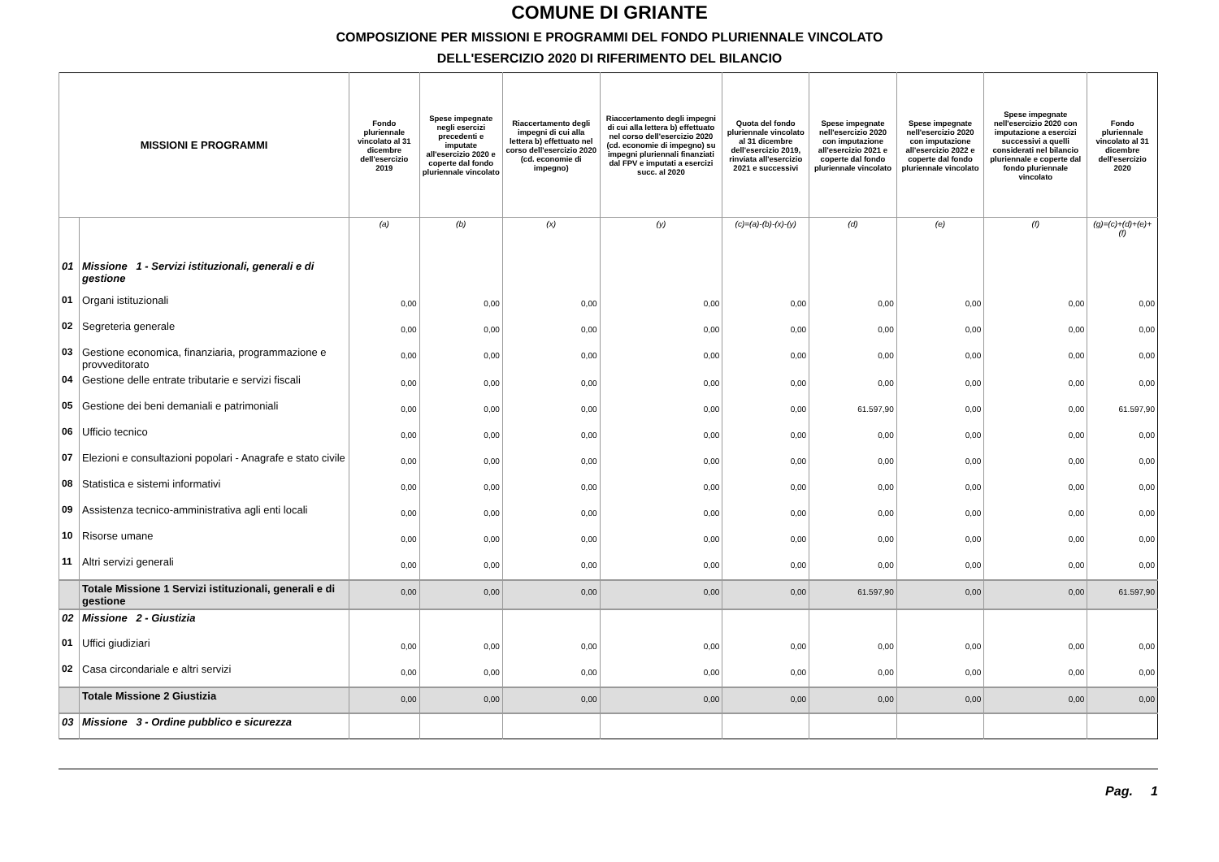COMUNE DI GRIANTE
COMPOSIZIONE PER MISSIONI E PROGRAMMI DEL FONDO PLURIENNALE VINCOLATO
DELL'ESERCIZIO 2020 DI RIFERIMENTO DEL BILANCIO
| MISSIONI E PROGRAMMI | | Fondo pluriennale vincolato al 31 dicembre dell'esercizio 2019 | Spese impegnate negli esercizi precedenti e imputate all'esercizio 2020 e coperte dal fondo pluriennale vincolato | Riaccertamento degli impegni di cui alla lettera b) effettuato nel corso dell'esercizio 2020 (cd. economie di impegno) | Riaccertamento degli impegni di cui alla lettera b) effettuato nel corso dell'esercizio 2020 (cd. economie di impegno) su impegni pluriennali finanziati dal FPV e imputati a esercizi succ. al 2020 | Quota del fondo pluriennale vincolato al 31 dicembre dell'esercizio 2019, rinviata all'esercizio 2021 e successivi | Spese impegnate nell'esercizio 2020 con imputazione all'esercizio 2021 e coperte dal fondo pluriennale vincolato | Spese impegnate nell'esercizio 2020 con imputazione all'esercizio 2022 e coperte dal fondo pluriennale vincolato | Spese impegnate nell'esercizio 2020 con imputazione a esercizi successivi a quelli considerati nel bilancio pluriennale e coperte dal fondo pluriennale vincolato | Fondo pluriennale vincolato al 31 dicembre dell'esercizio 2020 |
| --- | --- | --- | --- | --- | --- | --- | --- | --- | --- | --- |
| | | (a) | (b) | (x) | (y) | (c)=(a)-(b)-(x)-(y) | (d) | (e) | (f) | (g)=(c)+(d)+(e)+(f) |
| 01 | Missione 1 - Servizi istituzionali, generali e di gestione | | | | | | | | | |
| 01 | Organi istituzionali | 0,00 | 0,00 | 0,00 | 0,00 | 0,00 | 0,00 | 0,00 | 0,00 | 0,00 |
| 02 | Segreteria generale | 0,00 | 0,00 | 0,00 | 0,00 | 0,00 | 0,00 | 0,00 | 0,00 | 0,00 |
| 03 | Gestione economica, finanziaria, programmazione e provveditorato | 0,00 | 0,00 | 0,00 | 0,00 | 0,00 | 0,00 | 0,00 | 0,00 | 0,00 |
| 04 | Gestione delle entrate tributarie e servizi fiscali | 0,00 | 0,00 | 0,00 | 0,00 | 0,00 | 0,00 | 0,00 | 0,00 | 0,00 |
| 05 | Gestione dei beni demaniali e patrimoniali | 0,00 | 0,00 | 0,00 | 0,00 | 0,00 | 61.597,90 | 0,00 | 0,00 | 61.597,90 |
| 06 | Ufficio tecnico | 0,00 | 0,00 | 0,00 | 0,00 | 0,00 | 0,00 | 0,00 | 0,00 | 0,00 |
| 07 | Elezioni e consultazioni popolari - Anagrafe e stato civile | 0,00 | 0,00 | 0,00 | 0,00 | 0,00 | 0,00 | 0,00 | 0,00 | 0,00 |
| 08 | Statistica e sistemi informativi | 0,00 | 0,00 | 0,00 | 0,00 | 0,00 | 0,00 | 0,00 | 0,00 | 0,00 |
| 09 | Assistenza tecnico-amministrativa agli enti locali | 0,00 | 0,00 | 0,00 | 0,00 | 0,00 | 0,00 | 0,00 | 0,00 | 0,00 |
| 10 | Risorse umane | 0,00 | 0,00 | 0,00 | 0,00 | 0,00 | 0,00 | 0,00 | 0,00 | 0,00 |
| 11 | Altri servizi generali | 0,00 | 0,00 | 0,00 | 0,00 | 0,00 | 0,00 | 0,00 | 0,00 | 0,00 |
| | Totale Missione 1 Servizi istituzionali, generali e di gestione | 0,00 | 0,00 | 0,00 | 0,00 | 0,00 | 61.597,90 | 0,00 | 0,00 | 61.597,90 |
| 02 | Missione 2 - Giustizia | | | | | | | | | |
| 01 | Uffici giudiziari | 0,00 | 0,00 | 0,00 | 0,00 | 0,00 | 0,00 | 0,00 | 0,00 | 0,00 |
| 02 | Casa circondariale e altri servizi | 0,00 | 0,00 | 0,00 | 0,00 | 0,00 | 0,00 | 0,00 | 0,00 | 0,00 |
| | Totale Missione 2 Giustizia | 0,00 | 0,00 | 0,00 | 0,00 | 0,00 | 0,00 | 0,00 | 0,00 | 0,00 |
| 03 | Missione 3 - Ordine pubblico e sicurezza | | | | | | | | | |
Pag. 1